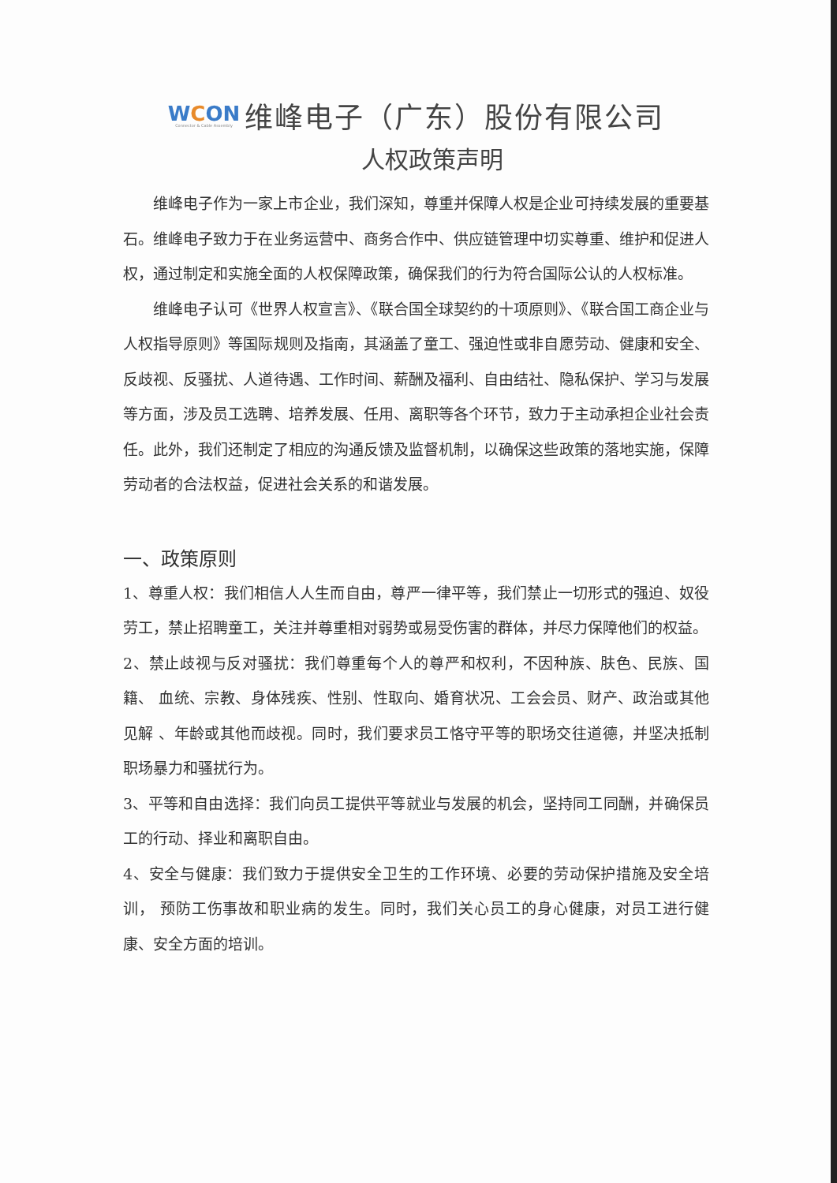WCON
Connector & Cable Assembly
维峰电子（广东）股份有限公司
人权政策声明
维峰电子作为一家上市企业，我们深知，尊重并保障人权是企业可持续发展的重要基石。维峰电子致力于在业务运营中、商务合作中、供应链管理中切实尊重、维护和促进人权，通过制定和实施全面的人权保障政策，确保我们的行为符合国际公认的人权标准。
维峰电子认可《世界人权宣言》、《联合国全球契约的十项原则》、《联合国工商企业与人权指导原则》等国际规则及指南，其涵盖了童工、强迫性或非自愿劳动、健康和安全、反歧视、反骚扰、人道待遇、工作时间、薪酬及福利、自由结社、隐私保护、学习与发展等方面，涉及员工选聘、培养发展、任用、离职等各个环节，致力于主动承担企业社会责任。此外，我们还制定了相应的沟通反馈及监督机制，以确保这些政策的落地实施，保障劳动者的合法权益，促进社会关系的和谐发展。
一、政策原则
1、尊重人权：我们相信人人生而自由，尊严一律平等，我们禁止一切形式的强迫、奴役劳工，禁止招聘童工，关注并尊重相对弱势或易受伤害的群体，并尽力保障他们的权益。
2、禁止歧视与反对骚扰：我们尊重每个人的尊严和权利，不因种族、肤色、民族、国籍、 血统、宗教、身体残疾、性别、性取向、婚育状况、工会会员、财产、政治或其他见解 、年龄或其他而歧视。同时，我们要求员工恪守平等的职场交往道德，并坚决抵制职场暴力和骚扰行为。
3、平等和自由选择：我们向员工提供平等就业与发展的机会，坚持同工同酬，并确保员工的行动、择业和离职自由。
4、安全与健康：我们致力于提供安全卫生的工作环境、必要的劳动保护措施及安全培训， 预防工伤事故和职业病的发生。同时，我们关心员工的身心健康，对员工进行健康、安全方面的培训。